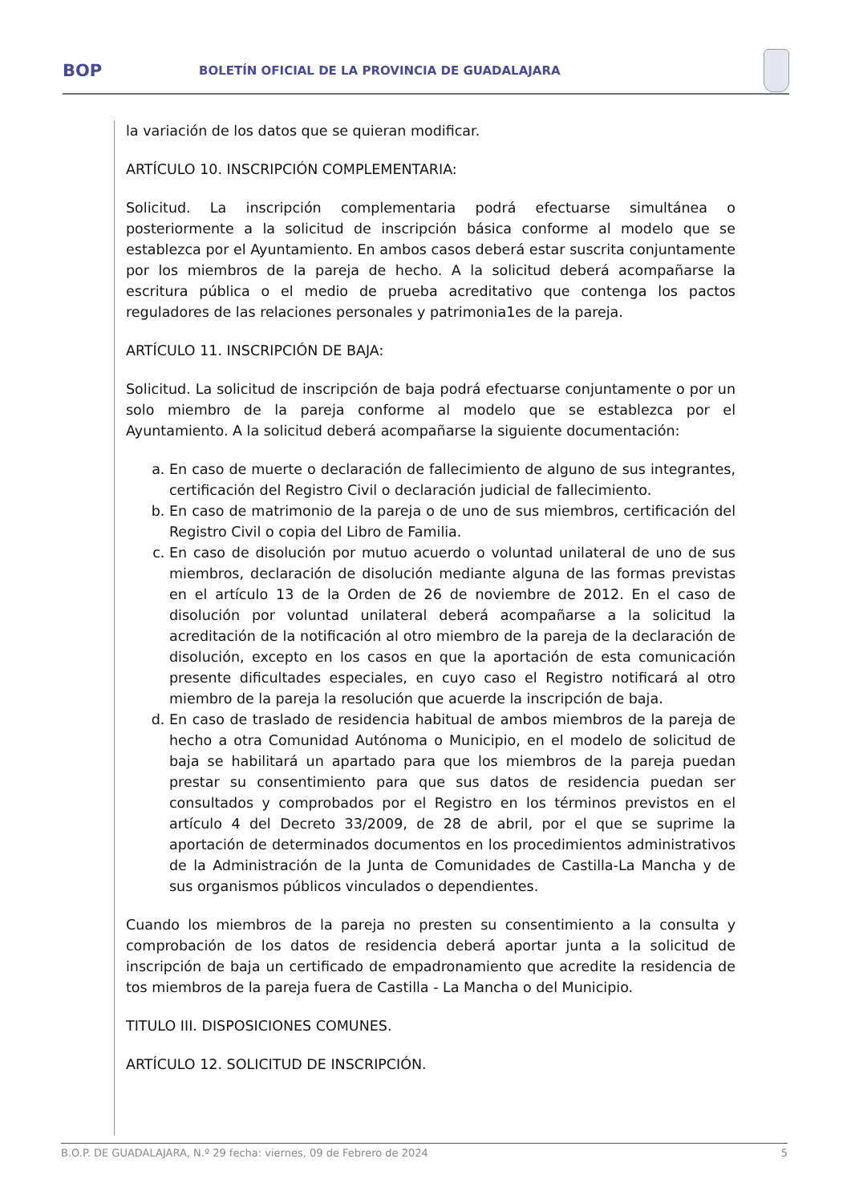BOP
BOLETÍN OFICIAL DE LA PROVINCIA DE GUADALAJARA
la variación de los datos que se quieran modificar.
ARTÍCULO 10. INSCRIPCIÓN COMPLEMENTARIA:
Solicitud. La inscripción complementaria podrá efectuarse simultánea o posteriormente a la solicitud de inscripción básica conforme al modelo que se establezca por el Ayuntamiento. En ambos casos deberá estar suscrita conjuntamente por los miembros de la pareja de hecho. A la solicitud deberá acompañarse la escritura pública o el medio de prueba acreditativo que contenga los pactos reguladores de las relaciones personales y patrimonia1es de la pareja.
ARTÍCULO 11. INSCRIPCIÓN DE BAJA:
Solicitud. La solicitud de inscripción de baja podrá efectuarse conjuntamente o por un solo miembro de la pareja conforme al modelo que se establezca por el Ayuntamiento. A la solicitud deberá acompañarse la siguiente documentación:
a. En caso de muerte o declaración de fallecimiento de alguno de sus integrantes, certificación del Registro Civil o declaración judicial de fallecimiento.
b. En caso de matrimonio de la pareja o de uno de sus miembros, certificación del Registro Civil o copia del Libro de Familia.
c. En caso de disolución por mutuo acuerdo o voluntad unilateral de uno de sus miembros, declaración de disolución mediante alguna de las formas previstas en el artículo 13 de la Orden de 26 de noviembre de 2012. En el caso de disolución por voluntad unilateral deberá acompañarse a la solicitud la acreditación de la notificación al otro miembro de la pareja de la declaración de disolución, excepto en los casos en que la aportación de esta comunicación presente dificultades especiales, en cuyo caso el Registro notificará al otro miembro de la pareja la resolución que acuerde la inscripción de baja.
d. En caso de traslado de residencia habitual de ambos miembros de la pareja de hecho a otra Comunidad Autónoma o Municipio, en el modelo de solicitud de baja se habilitará un apartado para que los miembros de la pareja puedan prestar su consentimiento para que sus datos de residencia puedan ser consultados y comprobados por el Registro en los términos previstos en el artículo 4 del Decreto 33/2009, de 28 de abril, por el que se suprime la aportación de determinados documentos en los procedimientos administrativos de la Administración de la Junta de Comunidades de Castilla-La Mancha y de sus organismos públicos vinculados o dependientes.
Cuando los miembros de la pareja no presten su consentimiento a la consulta y comprobación de los datos de residencia deberá aportar junta a la solicitud de inscripción de baja un certificado de empadronamiento que acredite la residencia de tos miembros de la pareja fuera de Castilla - La Mancha o del Municipio.
TITULO III. DISPOSICIONES COMUNES.
ARTÍCULO 12. SOLICITUD DE INSCRIPCIÓN.
B.O.P. DE GUADALAJARA, N.º 29 fecha: viernes, 09 de Febrero de 2024 5